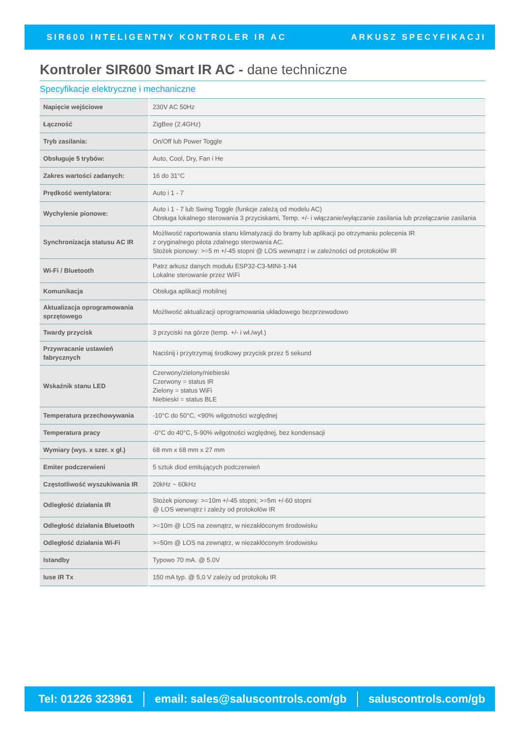SIR600 INTELIGENTNY KONTROLER IR AC ARKUSZ SPECYFIKACJI
Kontroler SIR600 Smart IR AC - dane techniczne
Specyfikacje elektryczne i mechaniczne
| Napięcie wejściowe | 230V AC 50Hz |
| Łączność | ZigBee (2.4GHz) |
| Tryb zasilania: | On/Off lub Power Toggle |
| Obsługuje 5 trybów: | Auto, Cool, Dry, Fan i He |
| Zakres wartości zadanych: | 16 do 31°C |
| Prędkość wentylatora: | Auto i 1 - 7 |
| Wychylenie pionowe: | Auto i 1 - 7 lub Swing Toggle (funkcje zależą od modelu AC) Obsługa lokalnego sterowania 3 przyciskami, Temp. +/- i włączanie/wyłączanie zasilania lub przełączanie zasilania |
| Synchronizacja statusu AC IR | Możliwość raportowania stanu klimatyzacji do bramy lub aplikacji po otrzymaniu polecenia IR z oryginalnego pilota zdalnego sterowania AC. Stożek pionowy: >=5 m +/-45 stopni @ LOS wewnątrz i w zależności od protokołów IR |
| Wi-Fi / Bluetooth | Patrz arkusz danych modułu ESP32-C3-MINI-1-N4 Lokalne sterowanie przez WiFi |
| Komunikacja | Obsługa aplikacji mobilnej |
| Aktualizacja oprogramowania sprzętowego | Możliwość aktualizacji oprogramowania układowego bezprzewodowo |
| Twardy przycisk | 3 przyciski na górze (temp. +/- i wł./wył.) |
| Przywracanie ustawień fabrycznych | Naciśnij i przytrzymaj środkowy przycisk przez 5 sekund |
| Wskaźnik stanu LED | Czerwony/zielony/niebieski Czerwony = status IR Zielony = status WiFi Niebieski = status BLE |
| Temperatura przechowywania | -10°C do 50°C, <90% wilgotności względnej |
| Temperatura pracy | -0°C do 40°C, 5-90% wilgotności względnej, bez kondensacji |
| Wymiary (wys. x szer. x gł.) | 68 mm x 68 mm x 27 mm |
| Emiter podczerwieni | 5 sztuk diod emitujących podczerwień |
| Częstotliwość wyszukiwania IR | 20kHz ~ 60kHz |
| Odległość działania IR | Stożek pionowy: >=10m +/-45 stopni; >=5m +/-60 stopni @ LOS wewnątrz i zależy od protokołów IR |
| Odległość działania Bluetooth | >=10m @ LOS na zewnątrz, w niezakłóconym środowisku |
| Odległość działania Wi-Fi | >=50m @ LOS na zewnątrz, w niezakłóconym środowisku |
| Istandby | Typowo 70 mA. @ 5.0V |
| Iuse IR Tx | 150 mA typ. @ 5,0 V zależy od protokołu IR |
Tel: 01226 323961
email: sales@saluscontrols.com/gb
saluscontrols.com/gb